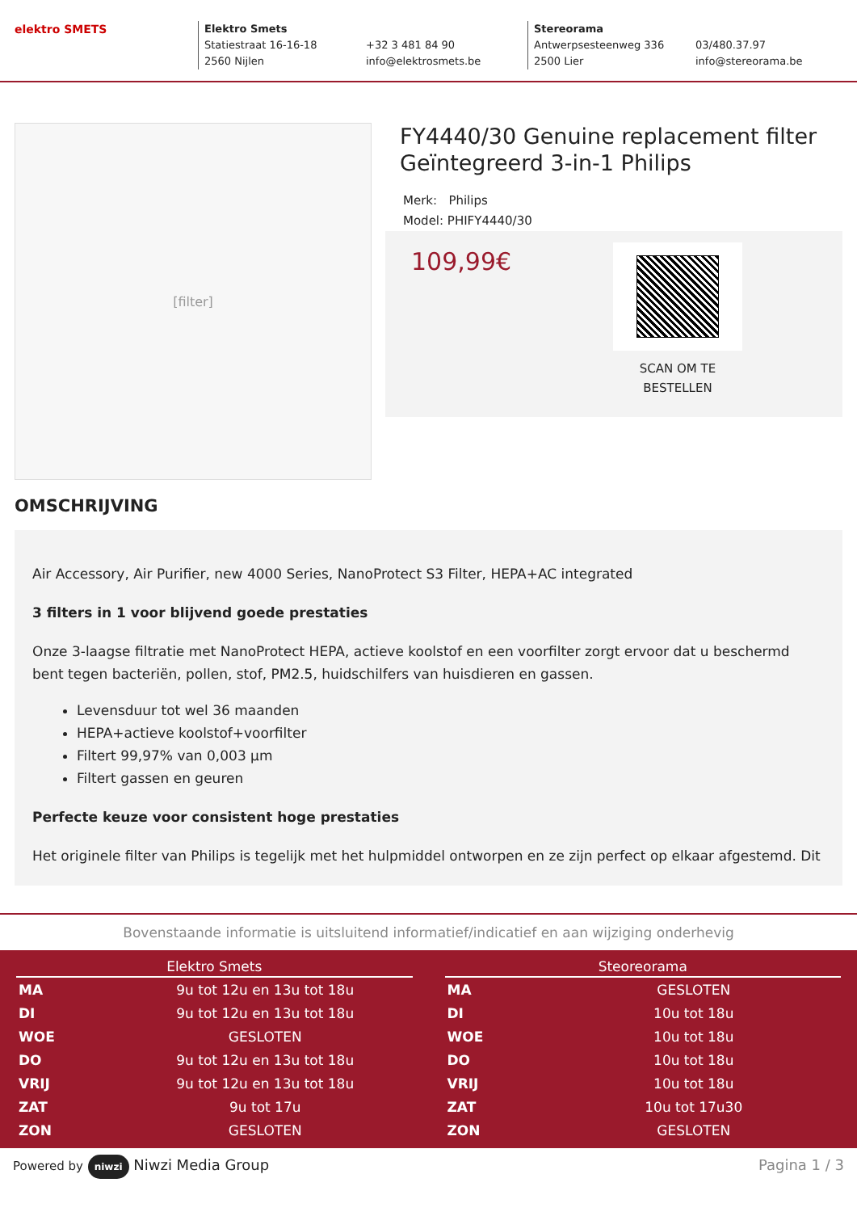elektro SMETS
Elektro Smets
Statiestraat 16-16-18
2560 Nijlen
+32 3 481 84 90
info@elektrosmets.be
Stereorama
Antwerpsesteenweg 336
2500 Lier
03/480.37.97
info@stereorama.be
[filter]
FY4440/30 Genuine replacement filter Geïntegreerd 3-in-1 Philips
Merk: Philips
Model: PHIFY4440/30
109,99€
SCAN OM TE BESTELLEN
OMSCHRIJVING
Air Accessory, Air Purifier, new 4000 Series, NanoProtect S3 Filter, HEPA+AC integrated
3 filters in 1 voor blijvend goede prestaties
Onze 3-laagse filtratie met NanoProtect HEPA, actieve koolstof en een voorfilter zorgt ervoor dat u beschermd bent tegen bacteriën, pollen, stof, PM2.5, huidschilfers van huisdieren en gassen.
Levensduur tot wel 36 maanden
HEPA+actieve koolstof+voorfilter
Filtert 99,97% van 0,003 µm
Filtert gassen en geuren
Perfecte keuze voor consistent hoge prestaties
Het originele filter van Philips is tegelijk met het hulpmiddel ontworpen en ze zijn perfect op elkaar afgestemd. Dit
Bovenstaande informatie is uitsluitend informatief/indicatief en aan wijziging onderhevig
| Elektro Smets | |
| --- | --- |
| MA | 9u tot 12u en 13u tot 18u |
| DI | 9u tot 12u en 13u tot 18u |
| WOE | GESLOTEN |
| DO | 9u tot 12u en 13u tot 18u |
| VRIJ | 9u tot 12u en 13u tot 18u |
| ZAT | 9u tot 17u |
| ZON | GESLOTEN |
| Steoreorama | |
| --- | --- |
| MA | GESLOTEN |
| DI | 10u tot 18u |
| WOE | 10u tot 18u |
| DO | 10u tot 18u |
| VRIJ | 10u tot 18u |
| ZAT | 10u tot 17u30 |
| ZON | GESLOTEN |
Powered by niwzi Niwzi Media Group Pagina 1 / 3